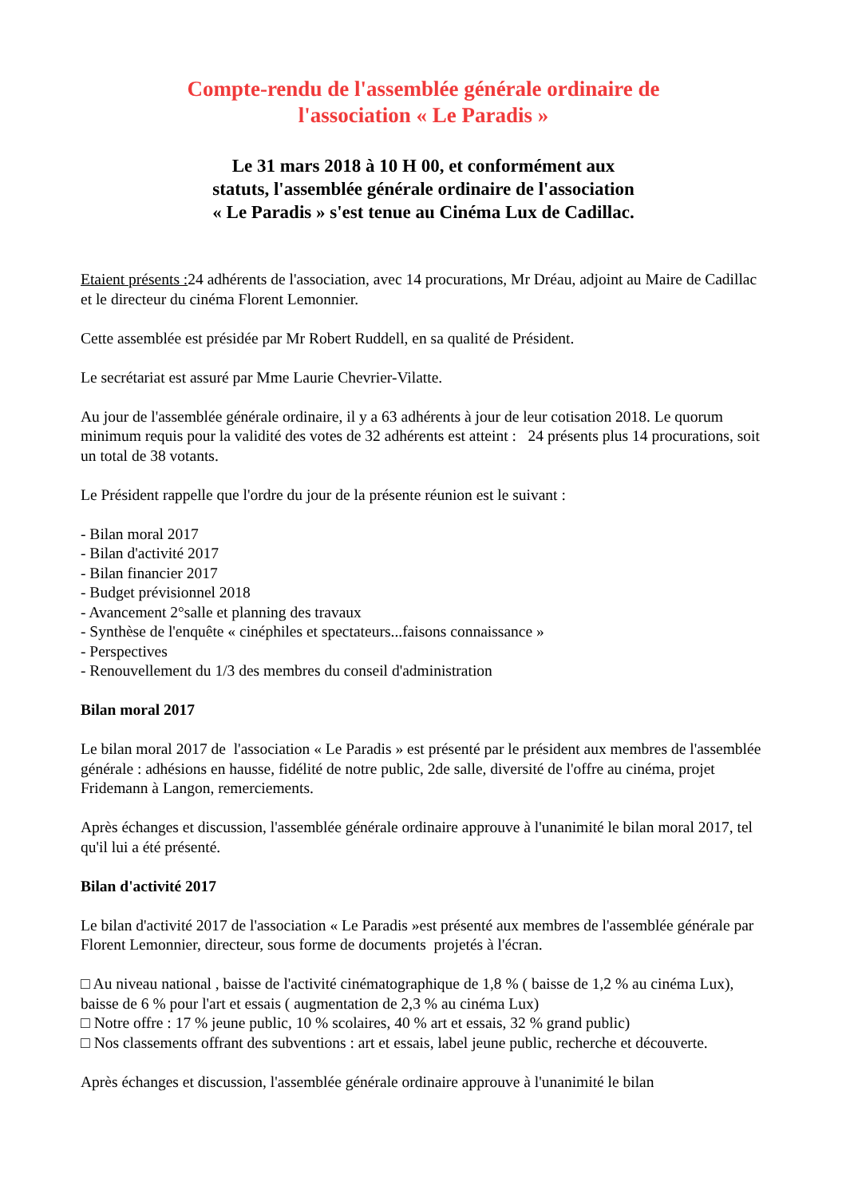Compte-rendu de l'assemblée générale ordinaire de
l'association « Le Paradis »
Le 31 mars 2018 à 10 H 00, et conformément aux
statuts, l'assemblée générale ordinaire de l'association
« Le Paradis » s'est tenue au Cinéma Lux de Cadillac.
Etaient présents : 24 adhérents de l'association, avec 14 procurations, Mr Dréau, adjoint au Maire de Cadillac et le directeur du cinéma Florent Lemonnier.
Cette assemblée est présidée par Mr Robert Ruddell, en sa qualité de Président.
Le secrétariat est assuré par Mme Laurie Chevrier-Vilatte.
Au jour de l'assemblée générale ordinaire, il y a 63 adhérents à jour de leur cotisation 2018. Le quorum minimum requis pour la validité des votes de 32 adhérents est atteint : 24 présents plus 14 procurations, soit un total de 38 votants.
Le Président rappelle que l'ordre du jour de la présente réunion est le suivant :
- Bilan moral 2017
- Bilan d'activité 2017
- Bilan financier 2017
- Budget prévisionnel 2018
- Avancement 2°salle et planning des travaux
- Synthèse de l'enquête « cinéphiles et spectateurs...faisons connaissance »
- Perspectives
- Renouvellement du 1/3 des membres du conseil d'administration
Bilan moral 2017
Le bilan moral 2017 de l'association « Le Paradis » est présenté par le président aux membres de l'assemblée générale : adhésions en hausse, fidélité de notre public, 2de salle, diversité de l'offre au cinéma, projet Fridemann à Langon, remerciements.
Après échanges et discussion, l'assemblée générale ordinaire approuve à l'unanimité le bilan moral 2017, tel qu'il lui a été présenté.
Bilan d'activité 2017
Le bilan d'activité 2017 de l'association « Le Paradis »est présenté aux membres de l'assemblée générale par Florent Lemonnier, directeur, sous forme de documents projetés à l'écran.
□ Au niveau national , baisse de l'activité cinématographique de 1,8 % ( baisse de 1,2 % au cinéma Lux), baisse de 6 % pour l'art et essais ( augmentation de 2,3 % au cinéma Lux)
□ Notre offre : 17 % jeune public, 10 % scolaires, 40 % art et essais, 32 % grand public)
□ Nos classements offrant des subventions : art et essais, label jeune public, recherche et découverte.
Après échanges et discussion, l'assemblée générale ordinaire approuve à l'unanimité le bilan